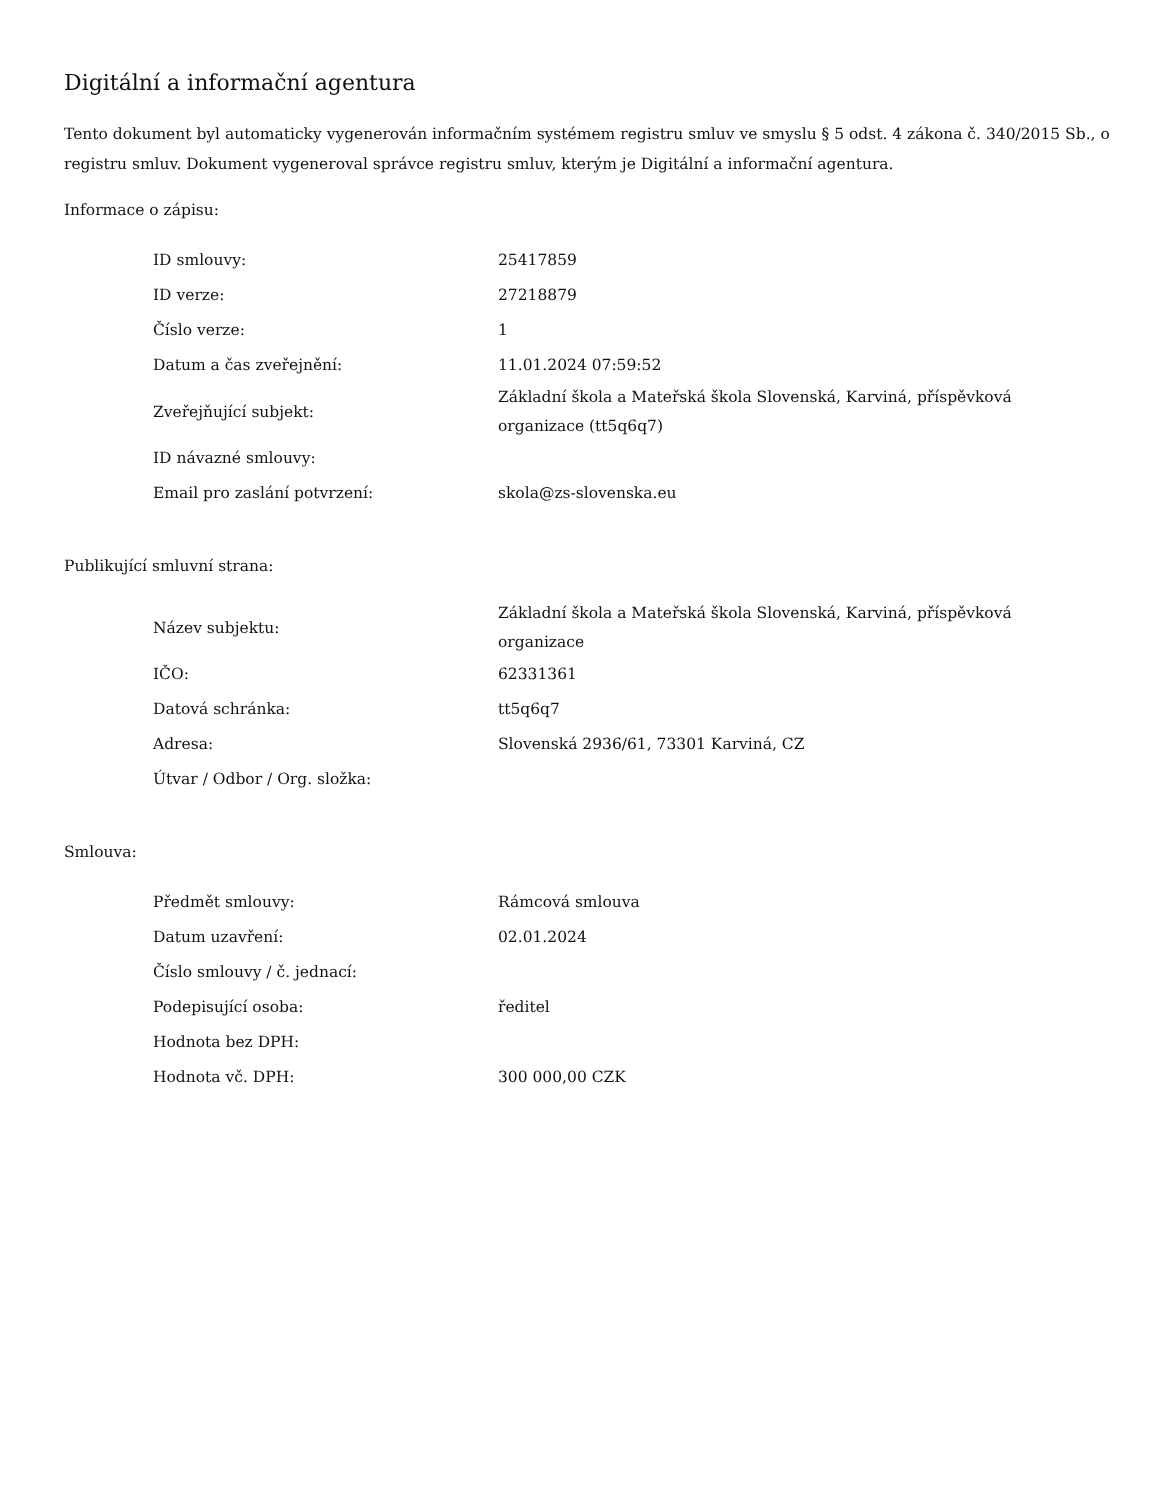Digitální a informační agentura
Tento dokument byl automaticky vygenerován informačním systémem registru smluv ve smyslu § 5 odst. 4 zákona č. 340/2015 Sb., o registru smluv. Dokument vygeneroval správce registru smluv, kterým je Digitální a informační agentura.
Informace o zápisu:
| ID smlouvy: | 25417859 |
| ID verze: | 27218879 |
| Číslo verze: | 1 |
| Datum a čas zveřejnění: | 11.01.2024 07:59:52 |
| Zveřejňující subjekt: | Základní škola a Mateřská škola Slovenská, Karviná, příspěvková organizace (tt5q6q7) |
| ID návazné smlouvy: | |
| Email pro zaslání potvrzení: | skola@zs-slovenska.eu |
Publikující smluvní strana:
| Název subjektu: | Základní škola a Mateřská škola Slovenská, Karviná, příspěvková organizace |
| IČO: | 62331361 |
| Datová schránka: | tt5q6q7 |
| Adresa: | Slovenská 2936/61, 73301 Karviná, CZ |
| Útvar / Odbor / Org. složka: | |
Smlouva:
| Předmět smlouvy: | Rámcová smlouva |
| Datum uzavření: | 02.01.2024 |
| Číslo smlouvy / č. jednací: | |
| Podepisující osoba: | ředitel |
| Hodnota bez DPH: | |
| Hodnota vč. DPH: | 300 000,00 CZK |